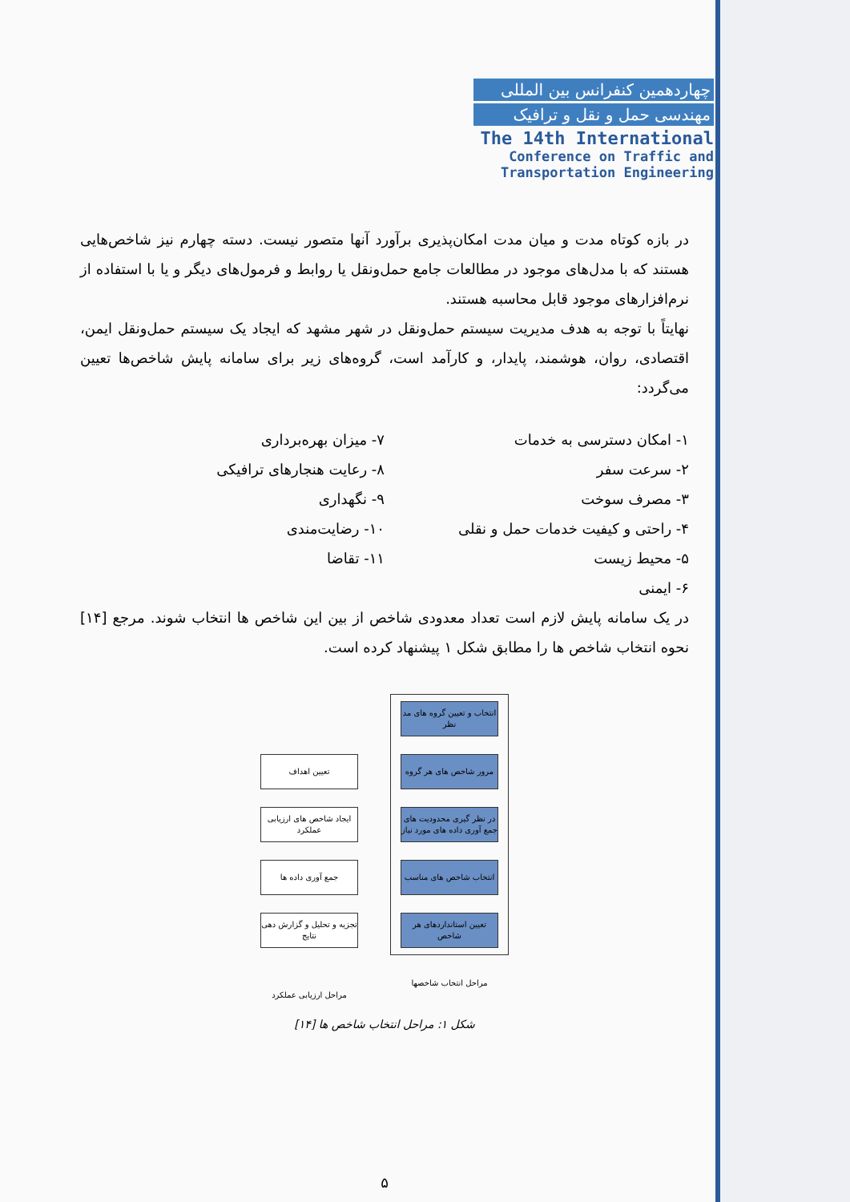چهاردهمین کنفرانس بین المللی
مهندسی حمل و نقل و ترافیک
The 14th International
Conference on Traffic and
Transportation Engineering
در بازه کوتاه مدت و میان مدت امکان‌پذیری برآورد آنها متصور نیست. دسته چهارم نیز شاخص‌هایی هستند که با مدل‌های موجود در مطالعات جامع حمل‌ونقل یا روابط و فرمول‌های دیگر و یا با استفاده از نرم‌افزارهای موجود قابل محاسبه هستند.
نهایتاً با توجه به هدف مدیریت سیستم حمل‌ونقل در شهر مشهد که ایجاد یک سیستم حمل‌ونقل ایمن، اقتصادی، روان، هوشمند، پایدار، و کارآمد است، گروه‌های زیر برای سامانه پایش شاخص‌ها تعیین می‌گردد:
۱- امکان دسترسی به خدمات
۲- سرعت سفر
۳- مصرف سوخت
۴- راحتی و کیفیت خدمات حمل و نقلی
۵- محیط زیست
۶- ایمنی
۷- میزان بهره‌برداری
۸- رعایت هنجارهای ترافیکی
۹- نگهداری
۱۰- رضایت‌مندی
۱۱- تقاضا
در یک سامانه پایش لازم است تعداد معدودی شاخص از بین این شاخص ها انتخاب شوند. مرجع [۱۴] نحوه انتخاب شاخص ها را مطابق شکل ۱ پیشنهاد کرده است.
انتخاب و تعیین گروه های مد نظر
مرور شاخص های هر گروه
در نظر گیری محدودیت های جمع آوری داده های مورد نیاز
انتخاب شاخص های مناسب
تعیین استانداردهای هر شاخص
مراحل انتخاب شاخصها
تعیین اهداف
ایجاد شاخص های ارزیابی عملکرد
جمع آوری داده ها
تجزیه و تحلیل و گزارش دهی نتایج
مراحل ارزیابی عملکرد
شکل ۱: مراحل انتخاب شاخص ها [۱۴]
۵